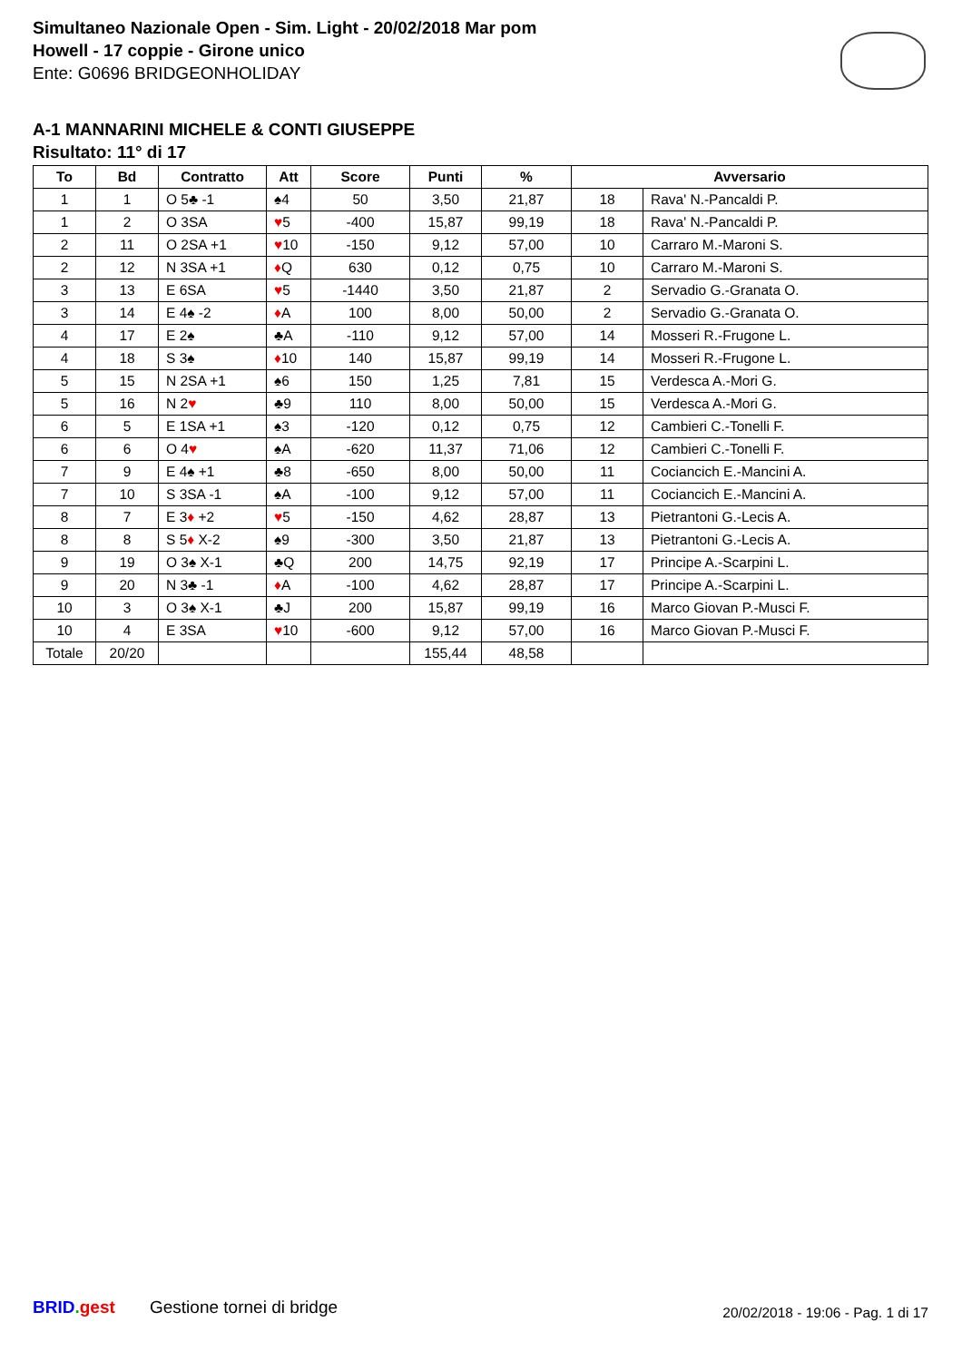Simultaneo Nazionale Open - Sim. Light - 20/02/2018 Mar pom
Howell - 17 coppie - Girone unico
Ente: G0696 BRIDGEONHOLIDAY
A-1 MANNARINI MICHELE & CONTI GIUSEPPE
Risultato: 11° di 17
| To | Bd | Contratto | Att | Score | Punti | % | Avversario | |
| --- | --- | --- | --- | --- | --- | --- | --- | --- |
| 1 | 1 | O 5♣ -1 | ♠4 | 50 | 3,50 | 21,87 | 18 | Rava' N.-Pancaldi P. |
| 1 | 2 | O 3SA | ♥ 5 | -400 | 15,87 | 99,19 | 18 | Rava' N.-Pancaldi P. |
| 2 | 11 | O 2SA +1 | ♥ 10 | -150 | 9,12 | 57,00 | 10 | Carraro M.-Maroni S. |
| 2 | 12 | N 3SA +1 | ♦ Q | 630 | 0,12 | 0,75 | 10 | Carraro M.-Maroni S. |
| 3 | 13 | E 6SA | ♥ 5 | -1440 | 3,50 | 21,87 | 2 | Servadio G.-Granata O. |
| 3 | 14 | E 4♠ -2 | ♦ A | 100 | 8,00 | 50,00 | 2 | Servadio G.-Granata O. |
| 4 | 17 | E 2♠ | ♣A | -110 | 9,12 | 57,00 | 14 | Mosseri R.-Frugone L. |
| 4 | 18 | S 3♠ | ♦ 10 | 140 | 15,87 | 99,19 | 14 | Mosseri R.-Frugone L. |
| 5 | 15 | N 2SA +1 | ♠6 | 150 | 1,25 | 7,81 | 15 | Verdesca A.-Mori G. |
| 5 | 16 | N 2 ♥ | ♣9 | 110 | 8,00 | 50,00 | 15 | Verdesca A.-Mori G. |
| 6 | 5 | E 1SA +1 | ♠3 | -120 | 0,12 | 0,75 | 12 | Cambieri C.-Tonelli F. |
| 6 | 6 | O 4 ♥ | ♠A | -620 | 11,37 | 71,06 | 12 | Cambieri C.-Tonelli F. |
| 7 | 9 | E 4♠ +1 | ♣8 | -650 | 8,00 | 50,00 | 11 | Cociancich E.-Mancini A. |
| 7 | 10 | S 3SA -1 | ♠A | -100 | 9,12 | 57,00 | 11 | Cociancich E.-Mancini A. |
| 8 | 7 | E 3 ♦ +2 | ♥ 5 | -150 | 4,62 | 28,87 | 13 | Pietrantoni G.-Lecis A. |
| 8 | 8 | S 5 ♦ X-2 | ♠9 | -300 | 3,50 | 21,87 | 13 | Pietrantoni G.-Lecis A. |
| 9 | 19 | O 3♠ X-1 | ♣Q | 200 | 14,75 | 92,19 | 17 | Principe A.-Scarpini L. |
| 9 | 20 | N 3♣ -1 | ♦ A | -100 | 4,62 | 28,87 | 17 | Principe A.-Scarpini L. |
| 10 | 3 | O 3♠ X-1 | ♣J | 200 | 15,87 | 99,19 | 16 | Marco Giovan P.-Musci F. |
| 10 | 4 | E 3SA | ♥ 10 | -600 | 9,12 | 57,00 | 16 | Marco Giovan P.-Musci F. |
| Totale | 20/20 | | | | 155,44 | 48,58 | | |
BRID. gest Gestione tornei di bridge
20/02/2018 - 19:06 - Pag. 1 di 17